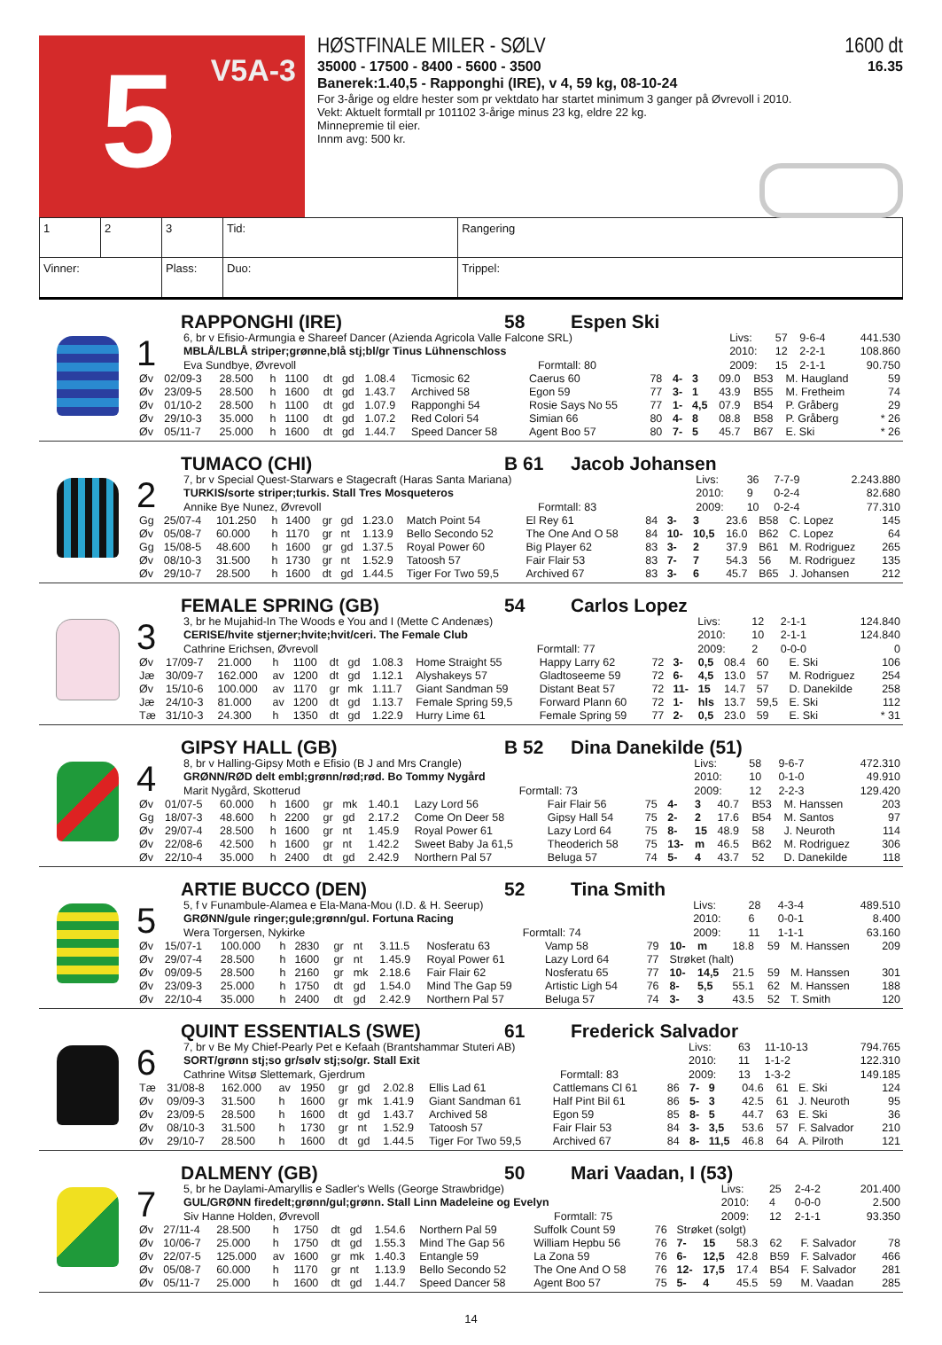5 V5A-3
HØSTFINALE MILER - SØLV 1600 dt
35000 - 17500 - 8400 - 5600 - 3500 16.35
Banerek:1.40,5 - Rapponghi (IRE), v 4, 59 kg, 08-10-24
For 3-årige og eldre hester som pr vektdato har startet minimum 3 ganger på Øvrevoll i 2010.
Vekt: Aktuelt formtall pr 101102 3-årige minus 23 kg, eldre 22 kg.
Minnepremie til eier.
Innm avg: 500 kr.
| 1 | 2 | 3 | Tid: | | Rangering |
| Vinner: | | Plass: | | Duo: | Trippel: |
RAPPONGHI (IRE) 58 Espen Ski
1
| 6, br v Efisio-Armungia e Shareef Dancer (Azienda Agricola Valle Falcone SRL) | | Livs: | 57 | 9-6-4 | 441.530 |
| MBLÅ/LBLÅ striper;grønne,blå stj;bl/gr Tinus Lühnenschloss | | 2010: | 12 | 2-2-1 | 108.860 |
| Eva Sundbye, Øvrevoll | Formtall: 80 | 2009: | 15 | 2-1-1 | 90.750 |
| Øv | 02/09-3 | 28.500 | h | 1100 | dt | gd | 1.08.4 | Ticmosic 62 | Caerus 60 | 78 | 4- | 3 | 09.0 | B53 | M. Haugland | 59 |
| Øv | 23/09-5 | 28.500 | h | 1600 | dt | gd | 1.43.7 | Archived 58 | Egon 59 | 77 | 3- | 1 | 43.9 | B55 | M. Fretheim | 74 |
| Øv | 01/10-2 | 28.500 | h | 1100 | dt | gd | 1.07.9 | Rapponghi 54 | Rosie Says No 55 | 77 | 1- | 4,5 | 07.9 | B54 | P. Gråberg | 29 |
| Øv | 29/10-3 | 35.000 | h | 1100 | dt | gd | 1.07.2 | Red Colori 54 | Simian 66 | 80 | 4- | 8 | 08.8 | B58 | P. Gråberg | * 26 |
| Øv | 05/11-7 | 25.000 | h | 1600 | dt | gd | 1.44.7 | Speed Dancer 58 | Agent Boo 57 | 80 | 7- | 5 | 45.7 | B67 | E. Ski | * 26 |
TUMACO (CHI) B 61 Jacob Johansen
2
| 7, br v Special Quest-Starwars e Stagecraft (Haras Santa Mariana) | | Livs: | 36 | 7-7-9 | 2.243.880 |
| TURKIS/sorte striper;turkis. Stall Tres Mosqueteros | | 2010: | 9 | 0-2-4 | 82.680 |
| Annike Bye Nunez, Øvrevoll | Formtall: 83 | 2009: | 10 | 0-2-4 | 77.310 |
| Gg | 25/07-4 | 101.250 | h | 1400 | gr | gd | 1.23.0 | Match Point 54 | El Rey 61 | 84 | 3- | 3 | 23.6 | B58 | C. Lopez | 145 |
| Øv | 05/08-7 | 60.000 | h | 1170 | gr | nt | 1.13.9 | Bello Secondo 52 | The One And O 58 | 84 | 10- | 10,5 | 16.0 | B62 | C. Lopez | 64 |
| Gg | 15/08-5 | 48.600 | h | 1600 | gr | gd | 1.37.5 | Royal Power 60 | Big Player 62 | 83 | 3- | 2 | 37.9 | B61 | M. Rodriguez | 265 |
| Øv | 08/10-3 | 31.500 | h | 1730 | gr | nt | 1.52.9 | Tatoosh 57 | Fair Flair 53 | 83 | 7- | 7 | 54.3 | 56 | M. Rodriguez | 135 |
| Øv | 29/10-7 | 28.500 | h | 1600 | dt | gd | 1.44.5 | Tiger For Two 59,5 | Archived 67 | 83 | 3- | 6 | 45.7 | B65 | J. Johansen | 212 |
FEMALE SPRING (GB) 54 Carlos Lopez
3
| 3, br he Mujahid-In The Woods e You and I (Mette C Andenæs) | | Livs: | 12 | 2-1-1 | 124.840 |
| CERISE/hvite stjerner;hvite;hvit/ceri. The Female Club | | 2010: | 10 | 2-1-1 | 124.840 |
| Cathrine Erichsen, Øvrevoll | Formtall: 77 | 2009: | 2 | 0-0-0 | 0 |
| Øv | 17/09-7 | 21.000 | h | 1100 | dt | gd | 1.08.3 | Home Straight 55 | Happy Larry 62 | 72 | 3- | 0,5 | 08.4 | 60 | E. Ski | 106 |
| Jæ | 30/09-7 | 162.000 | av | 1200 | dt | gd | 1.12.1 | Alyshakeys 57 | Gladtoseeme 59 | 72 | 6- | 4,5 | 13.0 | 57 | M. Rodriguez | 254 |
| Øv | 15/10-6 | 100.000 | av | 1170 | gr | mk | 1.11.7 | Giant Sandman 59 | Distant Beat 57 | 72 | 11- | 15 | 14.7 | 57 | D. Danekilde | 258 |
| Jæ | 24/10-3 | 81.000 | av | 1200 | dt | gd | 1.13.7 | Female Spring 59,5 | Forward Plann 60 | 72 | 1- | hls | 13.7 | 59,5 | E. Ski | 112 |
| Tæ | 31/10-3 | 24.300 | h | 1350 | dt | gd | 1.22.9 | Hurry Lime 61 | Female Spring 59 | 77 | 2- | 0,5 | 23.0 | 59 | E. Ski | * 31 |
GIPSY HALL (GB) B 52 Dina Danekilde (51)
4
| 8, br v Halling-Gipsy Moth e Efisio (B J and Mrs Crangle) | | Livs: | 58 | 9-6-7 | 472.310 |
| GRØNN/RØD delt embl;grønn/rød;rød. Bo Tommy Nygård | | 2010: | 10 | 0-1-0 | 49.910 |
| Marit Nygård, Skotterud | Formtall: 73 | 2009: | 12 | 2-2-3 | 129.420 |
| Øv | 01/07-5 | 60.000 | h | 1600 | gr | mk | 1.40.1 | Lazy Lord 56 | Fair Flair 56 | 75 | 4- | 3 | 40.7 | B53 | M. Hanssen | 203 |
| Gg | 18/07-3 | 48.600 | h | 2200 | gr | gd | 2.17.2 | Come On Deer 58 | Gipsy Hall 54 | 75 | 2- | 2 | 17.6 | B54 | M. Santos | 97 |
| Øv | 29/07-4 | 28.500 | h | 1600 | gr | nt | 1.45.9 | Royal Power 61 | Lazy Lord 64 | 75 | 8- | 15 | 48.9 | 58 | J. Neuroth | 114 |
| Øv | 22/08-6 | 42.500 | h | 1600 | gr | nt | 1.42.2 | Sweet Baby Ja 61,5 | Theoderich 58 | 75 | 13- | m | 46.5 | B62 | M. Rodriguez | 306 |
| Øv | 22/10-4 | 35.000 | h | 2400 | dt | gd | 2.42.9 | Northern Pal 57 | Beluga 57 | 74 | 5- | 4 | 43.7 | 52 | D. Danekilde | 118 |
ARTIE BUCCO (DEN) 52 Tina Smith
5
| 5, f v Funambule-Alamea e Ela-Mana-Mou (I.D. & H. Seerup) | | Livs: | 28 | 4-3-4 | 489.510 |
| GRØNN/gule ringer;gule;grønn/gul. Fortuna Racing | | 2010: | 6 | 0-0-1 | 8.400 |
| Wera Torgersen, Nykirke | Formtall: 74 | 2009: | 11 | 1-1-1 | 63.160 |
| Øv | 15/07-1 | 100.000 | h | 2830 | gr | nt | 3.11.5 | Nosferatu 63 | Vamp 58 | 79 | 10- | m | 18.8 | 59 | M. Hanssen | 209 |
| Øv | 29/07-4 | 28.500 | h | 1600 | gr | nt | 1.45.9 | Royal Power 61 | Lazy Lord 64 | 77 | Strøket (halt) | | | | | |
| Øv | 09/09-5 | 28.500 | h | 2160 | gr | mk | 2.18.6 | Fair Flair 62 | Nosferatu 65 | 77 | 10- | 14,5 | 21.5 | 59 | M. Hanssen | 301 |
| Øv | 23/09-3 | 25.000 | h | 1750 | dt | gd | 1.54.0 | Mind The Gap 59 | Artistic Ligh 54 | 76 | 8- | 5,5 | 55.1 | 62 | M. Hanssen | 188 |
| Øv | 22/10-4 | 35.000 | h | 2400 | dt | gd | 2.42.9 | Northern Pal 57 | Beluga 57 | 74 | 3- | 3 | 43.5 | 52 | T. Smith | 120 |
QUINT ESSENTIALS (SWE) 61 Frederick Salvador
6
| 7, br v Be My Chief-Pearly Pet e Kefaah (Brantshammar Stuteri AB) | | Livs: | 63 | 11-10-13 | 794.765 |
| SORT/grønn stj;so gr/sølv stj;so/gr. Stall Exit | | 2010: | 11 | 1-1-2 | 122.310 |
| Cathrine Witsø Slettemark, Gjerdrum | Formtall: 83 | 2009: | 13 | 1-3-2 | 149.185 |
| Tæ | 31/08-8 | 162.000 | av | 1950 | gr | gd | 2.02.8 | Ellis Lad 61 | Cattlemans Cl 61 | 86 | 7- | 9 | 04.6 | 61 | E. Ski | 124 |
| Øv | 09/09-3 | 31.500 | h | 1600 | gr | mk | 1.41.9 | Giant Sandman 61 | Half Pint Bil 61 | 86 | 5- | 3 | 42.5 | 61 | J. Neuroth | 95 |
| Øv | 23/09-5 | 28.500 | h | 1600 | dt | gd | 1.43.7 | Archived 58 | Egon 59 | 85 | 8- | 5 | 44.7 | 63 | E. Ski | 36 |
| Øv | 08/10-3 | 31.500 | h | 1730 | gr | nt | 1.52.9 | Tatoosh 57 | Fair Flair 53 | 84 | 3- | 3,5 | 53.6 | 57 | F. Salvador | 210 |
| Øv | 29/10-7 | 28.500 | h | 1600 | dt | gd | 1.44.5 | Tiger For Two 59,5 | Archived 67 | 84 | 8- | 11,5 | 46.8 | 64 | A. Pilroth | 121 |
DALMENY (GB) 50 Mari Vaadan, I (53)
7
| 5, br he Daylami-Amaryllis e Sadler's Wells (George Strawbridge) | | Livs: | 25 | 2-4-2 | 201.400 |
| GUL/GRØNN firedelt;grønn/gul;grønn. Stall Linn Madeleine og Evelyn | | 2010: | 4 | 0-0-0 | 2.500 |
| Siv Hanne Holden, Øvrevoll | Formtall: 75 | 2009: | 12 | 2-1-1 | 93.350 |
| Øv | 27/11-4 | 28.500 | h | 1750 | dt | gd | 1.54.6 | Northern Pal 59 | Suffolk Count 59 | 76 | Strøket (solgt) | | | | | |
| Øv | 10/06-7 | 25.000 | h | 1750 | dt | gd | 1.55.3 | Mind The Gap 56 | William Hepbu 56 | 76 | 7- | 15 | 58.3 | 62 | F. Salvador | 78 |
| Øv | 22/07-5 | 125.000 | av | 1600 | gr | mk | 1.40.3 | Entangle 59 | La Zona 59 | 76 | 6- | 12,5 | 42.8 | B59 | F. Salvador | 466 |
| Øv | 05/08-7 | 60.000 | h | 1170 | gr | nt | 1.13.9 | Bello Secondo 52 | The One And O 58 | 76 | 12- | 17,5 | 17.4 | B54 | F. Salvador | 281 |
| Øv | 05/11-7 | 25.000 | h | 1600 | dt | gd | 1.44.7 | Speed Dancer 58 | Agent Boo 57 | 75 | 5- | 4 | 45.5 | 59 | M. Vaadan | 285 |
14